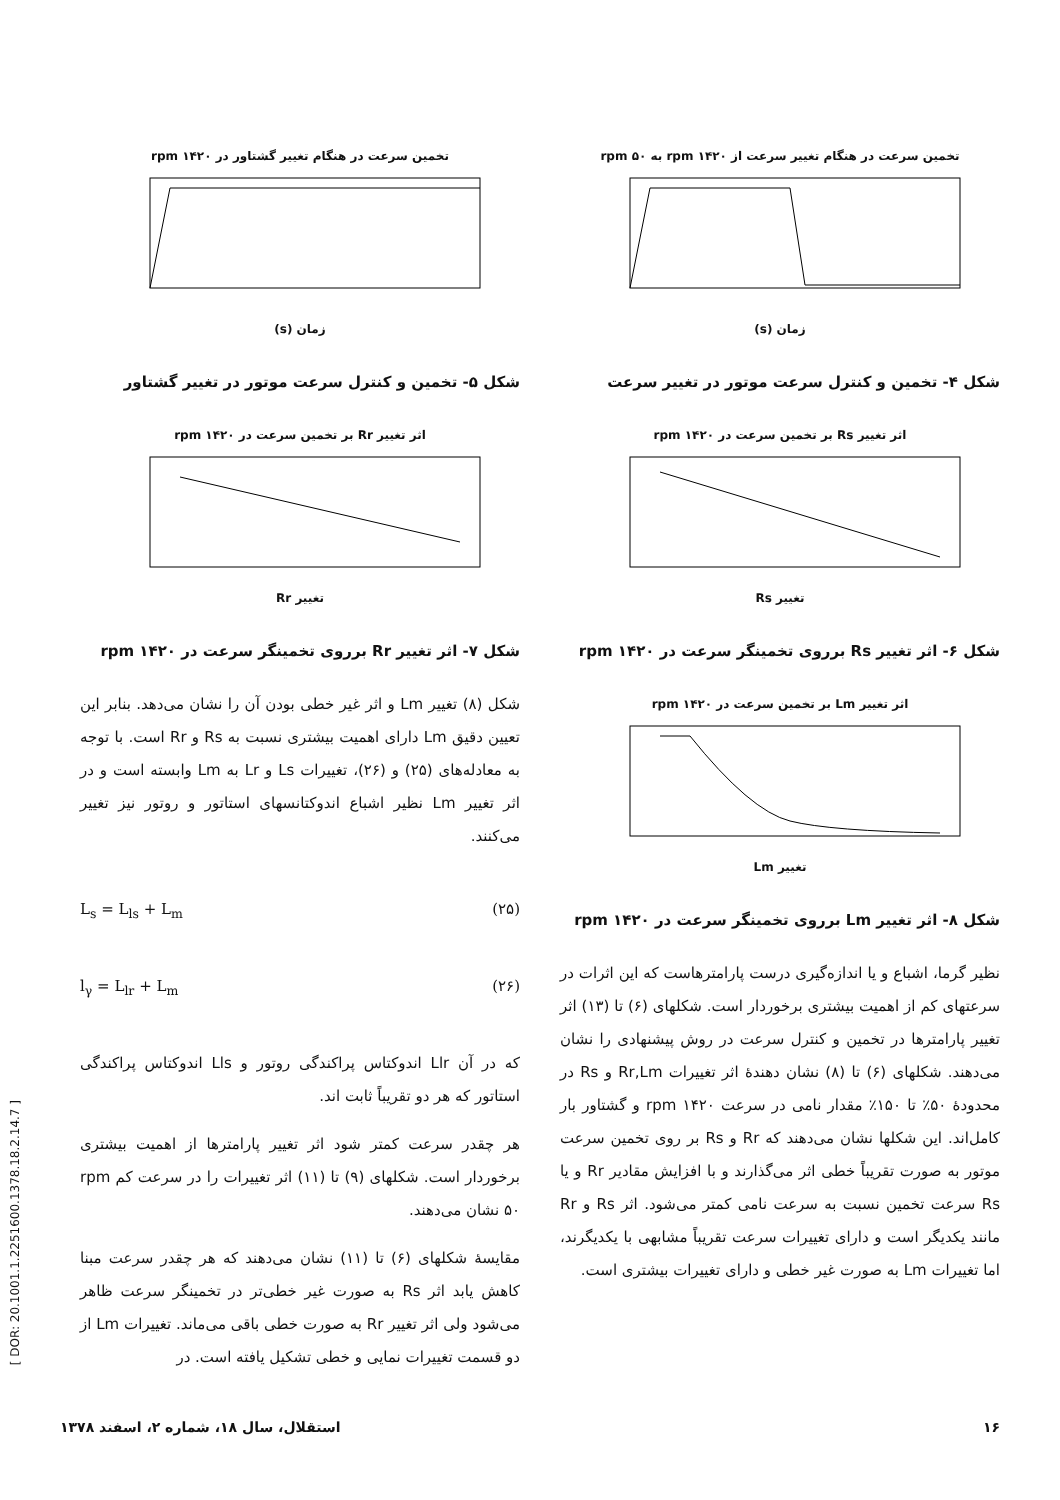تخمین سرعت در هنگام تغییر سرعت از rpm ۱۴۲۰ به rpm ۵۰
زمان (s)
شکل ۴- تخمین و کنترل سرعت موتور در تغییر سرعت
اثر تغییر Rs بر تخمین سرعت در rpm ۱۴۲۰
تغییر Rs
شکل ۶- اثر تغییر Rs برروی تخمینگر سرعت در rpm ۱۴۲۰
اثر تغییر Lm بر تخمین سرعت در rpm ۱۴۲۰
تغییر Lm
شکل ۸- اثر تغییر Lm برروی تخمینگر سرعت در rpm ۱۴۲۰
نظیر گرما، اشباع و یا اندازه‌گیری درست پارامترهاست که این اثرات در سرعتهای کم از اهمیت بیشتری برخوردار است. شکلهای (۶) تا (۱۳) اثر تغییر پارامترها در تخمین و کنترل سرعت در روش پیشنهادی را نشان می‌دهند. شکلهای (۶) تا (۸) نشان دهندهٔ اثر تغییرات Rr,Lm و Rs در محدودهٔ ۵۰٪ تا ۱۵۰٪ مقدار نامی در سرعت rpm ۱۴۲۰ و گشتاور بار کامل‌اند. این شکلها نشان می‌دهند که Rr و Rs بر روی تخمین سرعت موتور به صورت تقریباً خطی اثر می‌گذارند و با افزایش مقادیر Rr و یا Rs سرعت تخمین نسبت به سرعت نامی کمتر می‌شود. اثر Rs و Rr مانند یکدیگر است و دارای تغییرات سرعت تقریباً مشابهی با یکدیگرند، اما تغییرات Lm به صورت غیر خطی و دارای تغییرات بیشتری است.
تخمین سرعت در هنگام تغییر گشتاور در rpm ۱۴۲۰
زمان (s)
شکل ۵- تخمین و کنترل سرعت موتور در تغییر گشتاور
اثر تغییر Rr بر تخمین سرعت در rpm ۱۴۲۰
تغییر Rr
شکل ۷- اثر تغییر Rr برروی تخمینگر سرعت در rpm ۱۴۲۰
شکل (۸) تغییر Lm و اثر غیر خطی بودن آن را نشان می‌دهد. بنابر این تعیین دقیق Lm دارای اهمیت بیشتری نسبت به Rs و Rr است. با توجه به معادله‌های (۲۵) و (۲۶)، تغییرات Ls و Lr به Lm وابسته است و در اثر تغییر Lm نظیر اشباع اندوکتانسهای استاتور و روتور نیز تغییر می‌کنند.
L<sub>s</sub> = L<sub>ls</sub> + L<sub>m</sub> (۲۵)
l<sub>γ</sub> = L<sub>lr</sub> + L<sub>m</sub> (۲۶)
که در آن Llr اندوکتاس پراکندگی روتور و Lls اندوکتاس پراکندگی استاتور که هر دو تقریباً ثابت اند.
هر چقدر سرعت کمتر شود اثر تغییر پارامترها از اهمیت بیشتری برخوردار است. شکلهای (۹) تا (۱۱) اثر تغییرات را در سرعت کم rpm ۵۰ نشان می‌دهند.
مقایسهٔ شکلهای (۶) تا (۱۱) نشان می‌دهند که هر چقدر سرعت مبنا کاهش یابد اثر Rs به صورت غیر خطی‌تر در تخمینگر سرعت ظاهر می‌شود ولی اثر تغییر Rr به صورت خطی باقی می‌ماند. تغییرات Lm از دو قسمت تغییرات نمایی و خطی تشکیل یافته است. در
۱۶ استقلال، سال ۱۸، شماره ۲، اسفند ۱۳۷۸
[ DOR: 20.1001.1.2251600.1378.18.2.14.7 ]